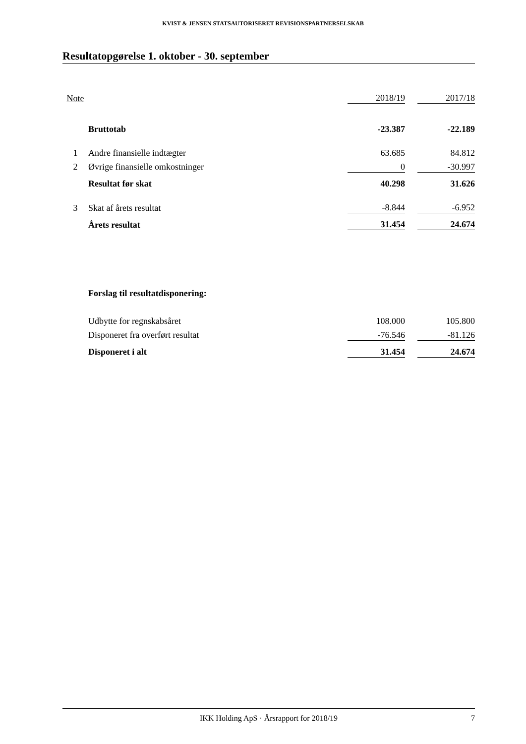KVIST & JENSEN STATSAUTORISERET REVISIONSPARTNERSELSKAB
Resultatopgørelse 1. oktober - 30. september
| Note | | 2018/19 | | 2017/18 |
| | Bruttotab | -23.387 | | -22.189 |
| 1 | Andre finansielle indtægter | 63.685 | | 84.812 |
| 2 | Øvrige finansielle omkostninger | 0 | | -30.997 |
| | Resultat før skat | 40.298 | | 31.626 |
| 3 | Skat af årets resultat | -8.844 | | -6.952 |
| | Årets resultat | 31.454 | | 24.674 |
| | Forslag til resultatdisponering: | | | |
| | Udbytte for regnskabsåret | 108.000 | | 105.800 |
| | Disponeret fra overført resultat | -76.546 | | -81.126 |
| | Disponeret i alt | 31.454 | | 24.674 |
IKK Holding ApS · Årsrapport for 2018/19 7